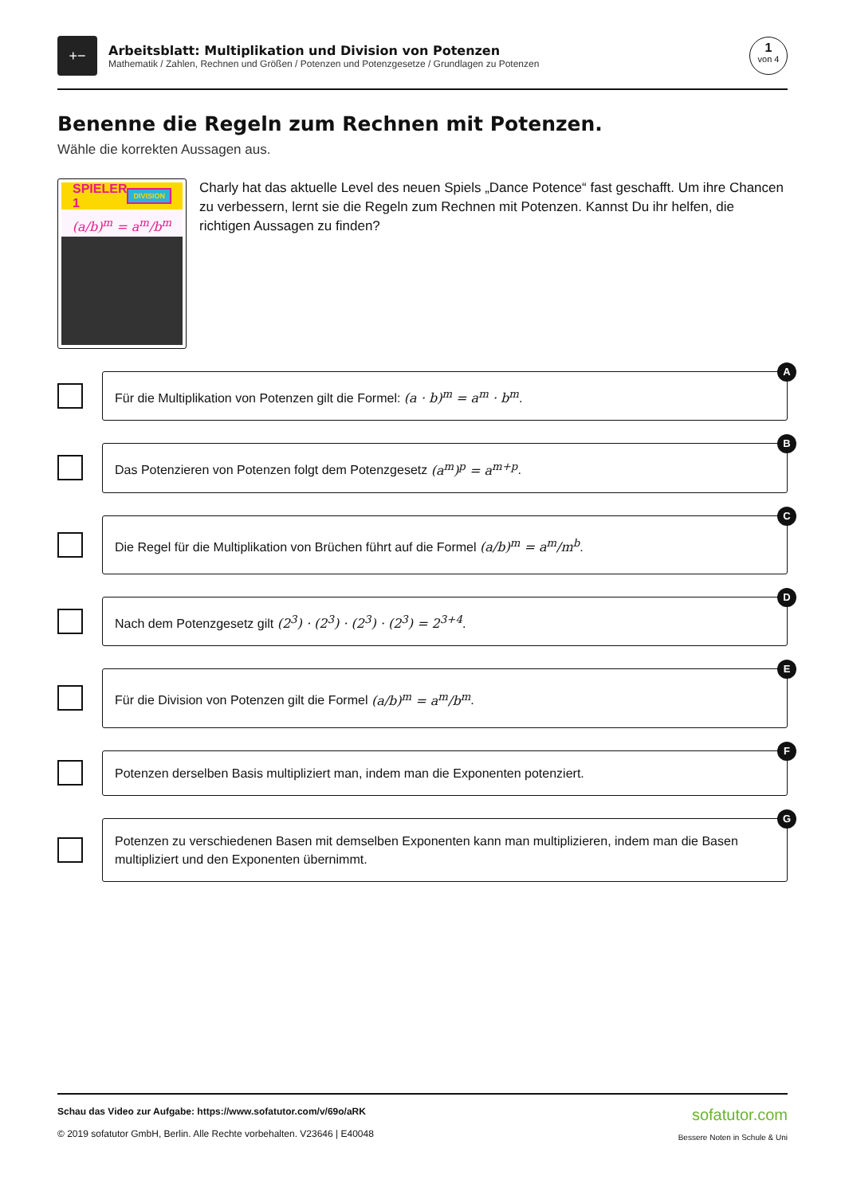+−
Arbeitsblatt: Multiplikation und Division von Potenzen
Mathematik / Zahlen, Rechnen und Größen / Potenzen und Potenzgesetze / Grundlagen zu Potenzen
1
von 4
Benenne die Regeln zum Rechnen mit Potenzen.
Wähle die korrekten Aussagen aus.
SPIELER 1 DIVISION
(a/b)<sup>m</sup> = a<sup>m</sup>/b<sup>m</sup>
Charly hat das aktuelle Level des neuen Spiels „Dance Potence“ fast geschafft. Um ihre Chancen zu verbessern, lernt sie die Regeln zum Rechnen mit Potenzen. Kannst Du ihr helfen, die richtigen Aussagen zu finden?
Für die Multiplikation von Potenzen gilt die Formel: (a · b)<sup>m</sup> = a<sup>m</sup> · b<sup>m</sup>.
A
Das Potenzieren von Potenzen folgt dem Potenzgesetz (a<sup>m</sup>)<sup>p</sup> = a<sup>m+p</sup>.
B
Die Regel für die Multiplikation von Brüchen führt auf die Formel (a/b)<sup>m</sup> = a<sup>m</sup>/m<sup>b</sup>.
C
Nach dem Potenzgesetz gilt (2<sup>3</sup>) · (2<sup>3</sup>) · (2<sup>3</sup>) · (2<sup>3</sup>) = 2<sup>3+4</sup>.
D
Für die Division von Potenzen gilt die Formel (a/b)<sup>m</sup> = a<sup>m</sup>/b<sup>m</sup>.
E
Potenzen derselben Basis multipliziert man, indem man die Exponenten potenziert.
F
Potenzen zu verschiedenen Basen mit demselben Exponenten kann man multiplizieren, indem man die Basen multipliziert und den Exponenten übernimmt.
G
Schau das Video zur Aufgabe: https://www.sofatutor.com/v/69o/aRK
© 2019 sofatutor GmbH, Berlin. Alle Rechte vorbehalten. V23646 | E40048
sofatutor.com
Bessere Noten in Schule & Uni